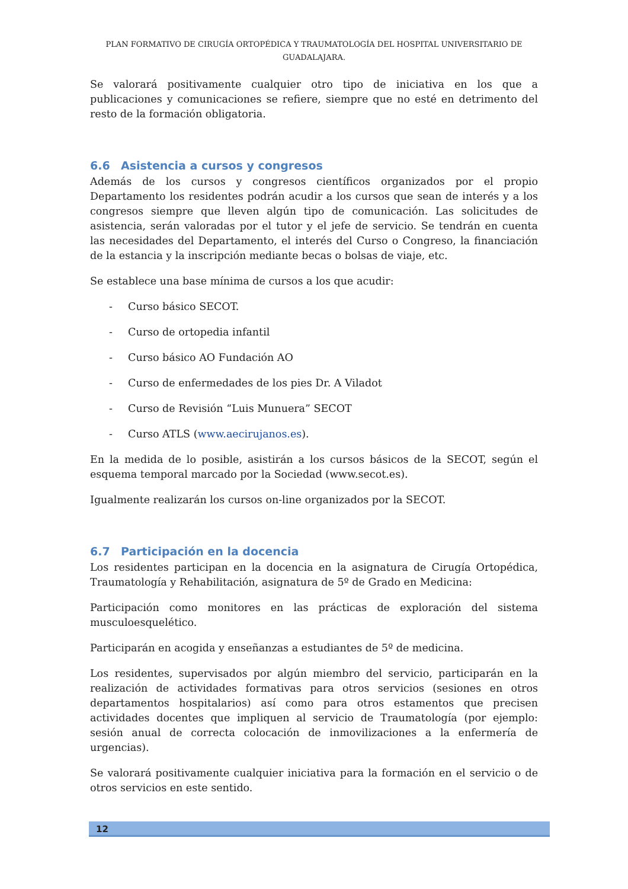PLAN FORMATIVO DE CIRUGÍA ORTOPÉDICA Y TRAUMATOLOGÍA DEL HOSPITAL UNIVERSITARIO DE GUADALAJARA.
Se valorará positivamente cualquier otro tipo de iniciativa en los que a publicaciones y comunicaciones se refiere, siempre que no esté en detrimento del resto de la formación obligatoria.
6.6 Asistencia a cursos y congresos
Además de los cursos y congresos científicos organizados por el propio Departamento los residentes podrán acudir a los cursos que sean de interés y a los congresos siempre que lleven algún tipo de comunicación. Las solicitudes de asistencia, serán valoradas por el tutor y el jefe de servicio. Se tendrán en cuenta las necesidades del Departamento, el interés del Curso o Congreso, la financiación de la estancia y la inscripción mediante becas o bolsas de viaje, etc.
Se establece una base mínima de cursos a los que acudir:
- Curso básico SECOT.
- Curso de ortopedia infantil
- Curso básico AO Fundación AO
- Curso de enfermedades de los pies Dr. A Viladot
- Curso de Revisión “Luis Munuera” SECOT
- Curso ATLS (www.aecirujanos.es).
En la medida de lo posible, asistirán a los cursos básicos de la SECOT, según el esquema temporal marcado por la Sociedad (www.secot.es).
Igualmente realizarán los cursos on-line organizados por la SECOT.
6.7 Participación en la docencia
Los residentes participan en la docencia en la asignatura de Cirugía Ortopédica, Traumatología y Rehabilitación, asignatura de 5º de Grado en Medicina:
Participación como monitores en las prácticas de exploración del sistema musculoesquelético.
Participarán en acogida y enseñanzas a estudiantes de 5º de medicina.
Los residentes, supervisados por algún miembro del servicio, participarán en la realización de actividades formativas para otros servicios (sesiones en otros departamentos hospitalarios) así como para otros estamentos que precisen actividades docentes que impliquen al servicio de Traumatología (por ejemplo: sesión anual de correcta colocación de inmovilizaciones a la enfermería de urgencias).
Se valorará positivamente cualquier iniciativa para la formación en el servicio o de otros servicios en este sentido.
12